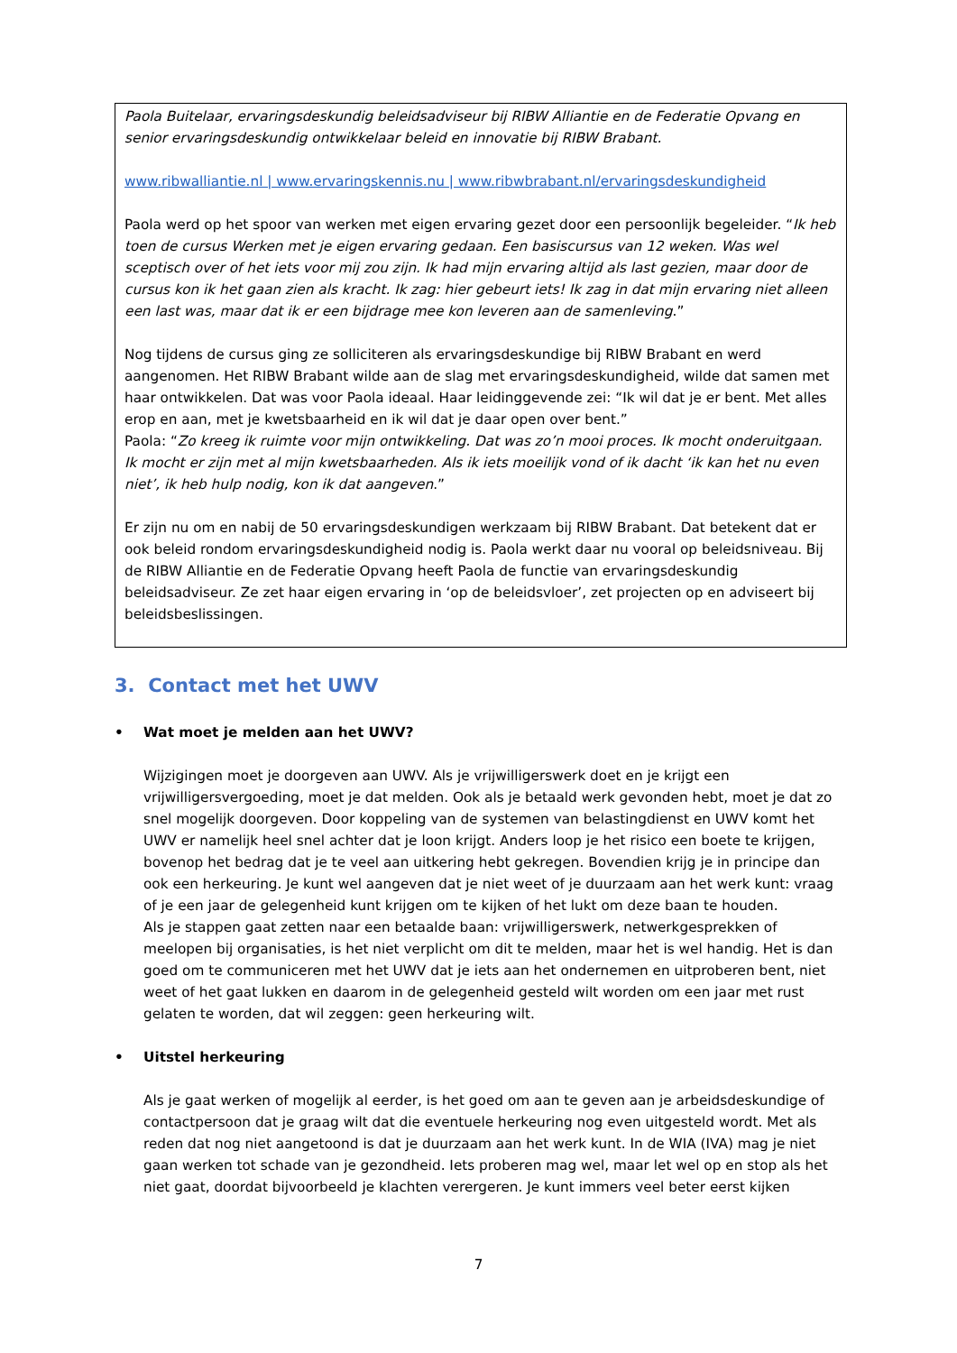Paola Buitelaar, ervaringsdeskundig beleidsadviseur bij RIBW Alliantie en de Federatie Opvang en senior ervaringsdeskundig ontwikkelaar beleid en innovatie bij RIBW Brabant.
www.ribwalliantie.nl | www.ervaringskennis.nu | www.ribwbrabant.nl/ervaringsdeskundigheid
Paola werd op het spoor van werken met eigen ervaring gezet door een persoonlijk begeleider. “Ik heb toen de cursus Werken met je eigen ervaring gedaan. Een basiscursus van 12 weken. Was wel sceptisch over of het iets voor mij zou zijn. Ik had mijn ervaring altijd als last gezien, maar door de cursus kon ik het gaan zien als kracht. Ik zag: hier gebeurt iets! Ik zag in dat mijn ervaring niet alleen een last was, maar dat ik er een bijdrage mee kon leveren aan de samenleving.”
Nog tijdens de cursus ging ze solliciteren als ervaringsdeskundige bij RIBW Brabant en werd aangenomen. Het RIBW Brabant wilde aan de slag met ervaringsdeskundigheid, wilde dat samen met haar ontwikkelen. Dat was voor Paola ideaal. Haar leidinggevende zei: “Ik wil dat je er bent. Met alles erop en aan, met je kwetsbaarheid en ik wil dat je daar open over bent.”
Paola: “Zo kreeg ik ruimte voor mijn ontwikkeling. Dat was zo’n mooi proces. Ik mocht onderuitgaan. Ik mocht er zijn met al mijn kwetsbaarheden. Als ik iets moeilijk vond of ik dacht ‘ik kan het nu even niet’, ik heb hulp nodig, kon ik dat aangeven.”
Er zijn nu om en nabij de 50 ervaringsdeskundigen werkzaam bij RIBW Brabant. Dat betekent dat er ook beleid rondom ervaringsdeskundigheid nodig is. Paola werkt daar nu vooral op beleidsniveau. Bij de RIBW Alliantie en de Federatie Opvang heeft Paola de functie van ervaringsdeskundig beleidsadviseur. Ze zet haar eigen ervaring in ‘op de beleidsvloer’, zet projecten op en adviseert bij beleidsbeslissingen.
3. Contact met het UWV
• Wat moet je melden aan het UWV?
Wijzigingen moet je doorgeven aan UWV. Als je vrijwilligerswerk doet en je krijgt een vrijwilligersvergoeding, moet je dat melden. Ook als je betaald werk gevonden hebt, moet je dat zo snel mogelijk doorgeven. Door koppeling van de systemen van belastingdienst en UWV komt het UWV er namelijk heel snel achter dat je loon krijgt. Anders loop je het risico een boete te krijgen, bovenop het bedrag dat je te veel aan uitkering hebt gekregen. Bovendien krijg je in principe dan ook een herkeuring. Je kunt wel aangeven dat je niet weet of je duurzaam aan het werk kunt: vraag of je een jaar de gelegenheid kunt krijgen om te kijken of het lukt om deze baan te houden.
Als je stappen gaat zetten naar een betaalde baan: vrijwilligerswerk, netwerkgesprekken of meelopen bij organisaties, is het niet verplicht om dit te melden, maar het is wel handig. Het is dan goed om te communiceren met het UWV dat je iets aan het ondernemen en uitproberen bent, niet weet of het gaat lukken en daarom in de gelegenheid gesteld wilt worden om een jaar met rust gelaten te worden, dat wil zeggen: geen herkeuring wilt.
• Uitstel herkeuring
Als je gaat werken of mogelijk al eerder, is het goed om aan te geven aan je arbeidsdeskundige of contactpersoon dat je graag wilt dat die eventuele herkeuring nog even uitgesteld wordt. Met als reden dat nog niet aangetoond is dat je duurzaam aan het werk kunt. In de WIA (IVA) mag je niet gaan werken tot schade van je gezondheid. Iets proberen mag wel, maar let wel op en stop als het niet gaat, doordat bijvoorbeeld je klachten verergeren. Je kunt immers veel beter eerst kijken
7